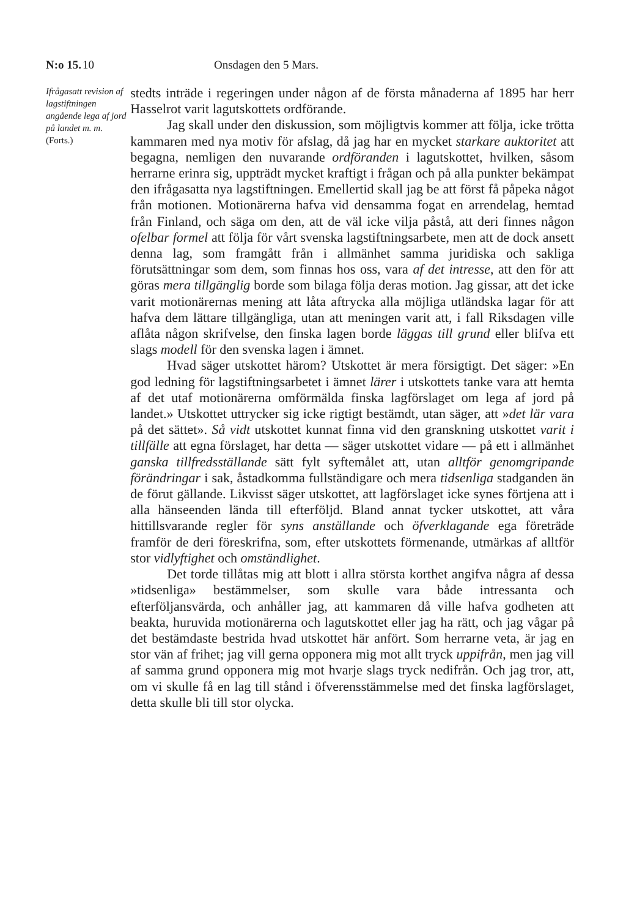N:o 15. 10 Onsdagen den 5 Mars.
Ifrågasatt revision af lagstiftningen angående lega af jord på landet m. m.
(Forts.)
stedts inträde i regeringen under någon af de första månaderna af 1895 har herr Hasselrot varit lagutskottets ordförande.
Jag skall under den diskussion, som möjligtvis kommer att följa, icke trötta kammaren med nya motiv för afslag, då jag har en mycket starkare auktoritet att begagna, nemligen den nuvarande ordföranden i lagutskottet, hvilken, såsom herrarne erinra sig, uppträdt mycket kraftigt i frågan och på alla punkter bekämpat den ifrågasatta nya lagstiftningen. Emellertid skall jag be att först få påpeka något från motionen. Motionärerna hafva vid densamma fogat en arrendelag, hemtad från Finland, och säga om den, att de väl icke vilja påstå, att deri finnes någon ofelbar formel att följa för vårt svenska lagstiftningsarbete, men att de dock ansett denna lag, som framgått från i allmänhet samma juridiska och sakliga förutsättningar som dem, som finnas hos oss, vara af det intresse, att den för att göras mera tillgänglig borde som bilaga följa deras motion. Jag gissar, att det icke varit motionärernas mening att låta aftrycka alla möjliga utländska lagar för att hafva dem lättare tillgängliga, utan att meningen varit att, i fall Riksdagen ville aflåta någon skrifvelse, den finska lagen borde läggas till grund eller blifva ett slags modell för den svenska lagen i ämnet.
Hvad säger utskottet härom? Utskottet är mera försigtigt. Det säger: »En god ledning för lagstiftningsarbetet i ämnet lärer i utskottets tanke vara att hemta af det utaf motionärerna omförmälda finska lagförslaget om lega af jord på landet.» Utskottet uttrycker sig icke rigtigt bestämdt, utan säger, att »det lär vara på det sättet». Så vidt utskottet kunnat finna vid den granskning utskottet varit i tillfälle att egna förslaget, har detta — säger utskottet vidare — på ett i allmänhet ganska tillfredsställande sätt fylt syftemålet att, utan alltför genomgripande förändringar i sak, åstadkomma fullständigare och mera tidsenliga stadganden än de förut gällande. Likvisst säger utskottet, att lagförslaget icke synes förtjena att i alla hänseenden lända till efterföljd. Bland annat tycker utskottet, att våra hittillsvarande regler för syns anställande och öfverklagande ega företräde framför de deri föreskrifna, som, efter utskottets förmenande, utmärkas af alltför stor vidlyftighet och omständlighet.
Det torde tillåtas mig att blott i allra största korthet angifva några af dessa »tidsenliga» bestämmelser, som skulle vara både intressanta och efterföljansvärda, och anhåller jag, att kammaren då ville hafva godheten att beakta, huruvida motionärerna och lagutskottet eller jag ha rätt, och jag vågar på det bestämdaste bestrida hvad utskottet här anfört. Som herrarne veta, är jag en stor vän af frihet; jag vill gerna opponera mig mot allt tryck uppifrån, men jag vill af samma grund opponera mig mot hvarje slags tryck nedifrån. Och jag tror, att, om vi skulle få en lag till stånd i öfverensstämmelse med det finska lagförslaget, detta skulle bli till stor olycka.